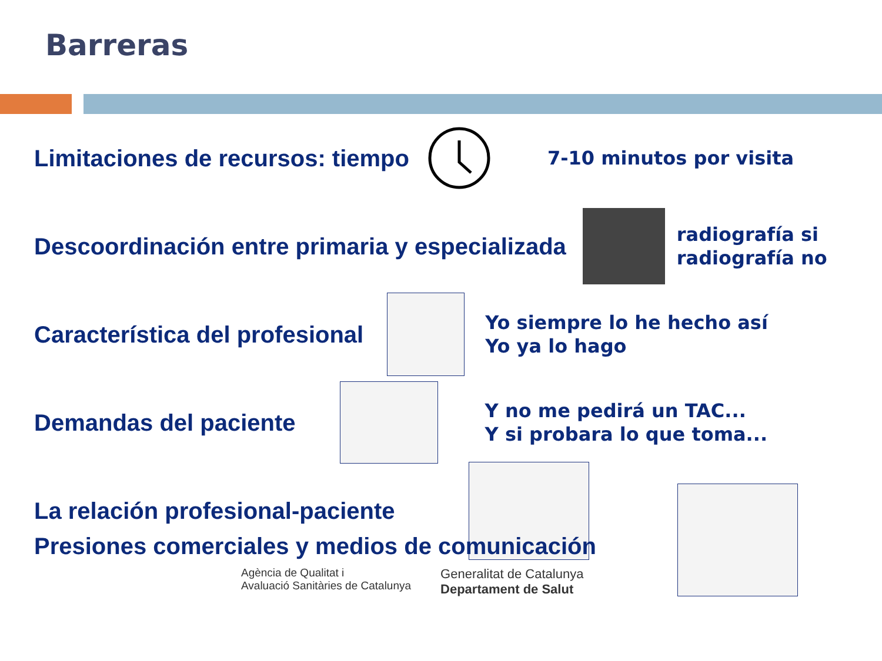Barreras
Limitaciones de recursos: tiempo
7-10 minutos por visita
Descoordinación entre primaria y especializada
radiografía si
radiografía no
Característica del profesional
Yo siempre lo he hecho así
Yo ya lo hago
Demandas del paciente
Y no me pedirá un TAC...
Y si probara lo que toma...
La relación profesional-paciente
Presiones comerciales y medios de comunicación
Agència de Qualitat i
Avaluació Sanitàries de Catalunya
Generalitat de Catalunya
Departament de Salut